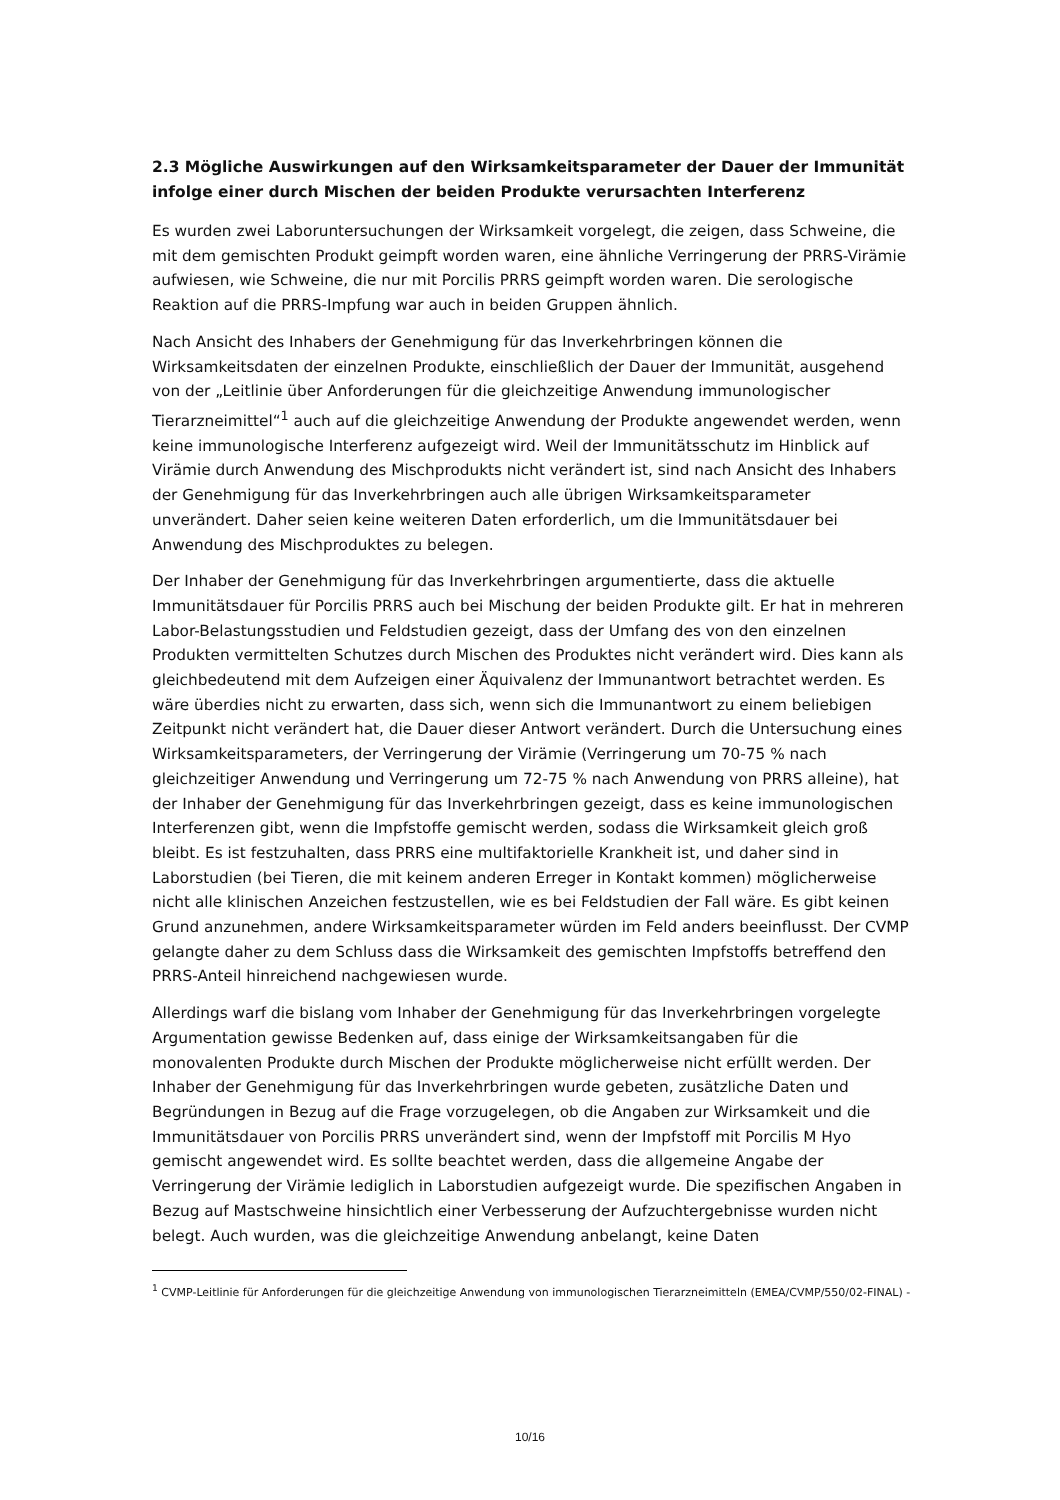2.3 Mögliche Auswirkungen auf den Wirksamkeitsparameter der Dauer der Immunität infolge einer durch Mischen der beiden Produkte verursachten Interferenz
Es wurden zwei Laboruntersuchungen der Wirksamkeit vorgelegt, die zeigen, dass Schweine, die mit dem gemischten Produkt geimpft worden waren, eine ähnliche Verringerung der PRRS-Virämie aufwiesen, wie Schweine, die nur mit Porcilis PRRS geimpft worden waren. Die serologische Reaktion auf die PRRS-Impfung war auch in beiden Gruppen ähnlich.
Nach Ansicht des Inhabers der Genehmigung für das Inverkehrbringen können die Wirksamkeitsdaten der einzelnen Produkte, einschließlich der Dauer der Immunität, ausgehend von der „Leitlinie über Anforderungen für die gleichzeitige Anwendung immunologischer Tierarzneimittel“<sup>1</sup> auch auf die gleichzeitige Anwendung der Produkte angewendet werden, wenn keine immunologische Interferenz aufgezeigt wird. Weil der Immunitätsschutz im Hinblick auf Virämie durch Anwendung des Mischprodukts nicht verändert ist, sind nach Ansicht des Inhabers der Genehmigung für das Inverkehrbringen auch alle übrigen Wirksamkeitsparameter unverändert. Daher seien keine weiteren Daten erforderlich, um die Immunitätsdauer bei Anwendung des Mischproduktes zu belegen.
Der Inhaber der Genehmigung für das Inverkehrbringen argumentierte, dass die aktuelle Immunitätsdauer für Porcilis PRRS auch bei Mischung der beiden Produkte gilt. Er hat in mehreren Labor-Belastungsstudien und Feldstudien gezeigt, dass der Umfang des von den einzelnen Produkten vermittelten Schutzes durch Mischen des Produktes nicht verändert wird. Dies kann als gleichbedeutend mit dem Aufzeigen einer Äquivalenz der Immunantwort betrachtet werden. Es wäre überdies nicht zu erwarten, dass sich, wenn sich die Immunantwort zu einem beliebigen Zeitpunkt nicht verändert hat, die Dauer dieser Antwort verändert. Durch die Untersuchung eines Wirksamkeitsparameters, der Verringerung der Virämie (Verringerung um 70-75 % nach gleichzeitiger Anwendung und Verringerung um 72-75 % nach Anwendung von PRRS alleine), hat der Inhaber der Genehmigung für das Inverkehrbringen gezeigt, dass es keine immunologischen Interferenzen gibt, wenn die Impfstoffe gemischt werden, sodass die Wirksamkeit gleich groß bleibt. Es ist festzuhalten, dass PRRS eine multifaktorielle Krankheit ist, und daher sind in Laborstudien (bei Tieren, die mit keinem anderen Erreger in Kontakt kommen) möglicherweise nicht alle klinischen Anzeichen festzustellen, wie es bei Feldstudien der Fall wäre. Es gibt keinen Grund anzunehmen, andere Wirksamkeitsparameter würden im Feld anders beeinflusst. Der CVMP gelangte daher zu dem Schluss dass die Wirksamkeit des gemischten Impfstoffs betreffend den PRRS-Anteil hinreichend nachgewiesen wurde.
Allerdings warf die bislang vom Inhaber der Genehmigung für das Inverkehrbringen vorgelegte Argumentation gewisse Bedenken auf, dass einige der Wirksamkeitsangaben für die monovalenten Produkte durch Mischen der Produkte möglicherweise nicht erfüllt werden. Der Inhaber der Genehmigung für das Inverkehrbringen wurde gebeten, zusätzliche Daten und Begründungen in Bezug auf die Frage vorzugelegen, ob die Angaben zur Wirksamkeit und die Immunitätsdauer von Porcilis PRRS unverändert sind, wenn der Impfstoff mit Porcilis M Hyo gemischt angewendet wird. Es sollte beachtet werden, dass die allgemeine Angabe der Verringerung der Virämie lediglich in Laborstudien aufgezeigt wurde. Die spezifischen Angaben in Bezug auf Mastschweine hinsichtlich einer Verbesserung der Aufzuchtergebnisse wurden nicht belegt. Auch wurden, was die gleichzeitige Anwendung anbelangt, keine Daten
<sup>1</sup> CVMP-Leitlinie für Anforderungen für die gleichzeitige Anwendung von immunologischen Tierarzneimitteln (EMEA/CVMP/550/02-FINAL) -
10/16